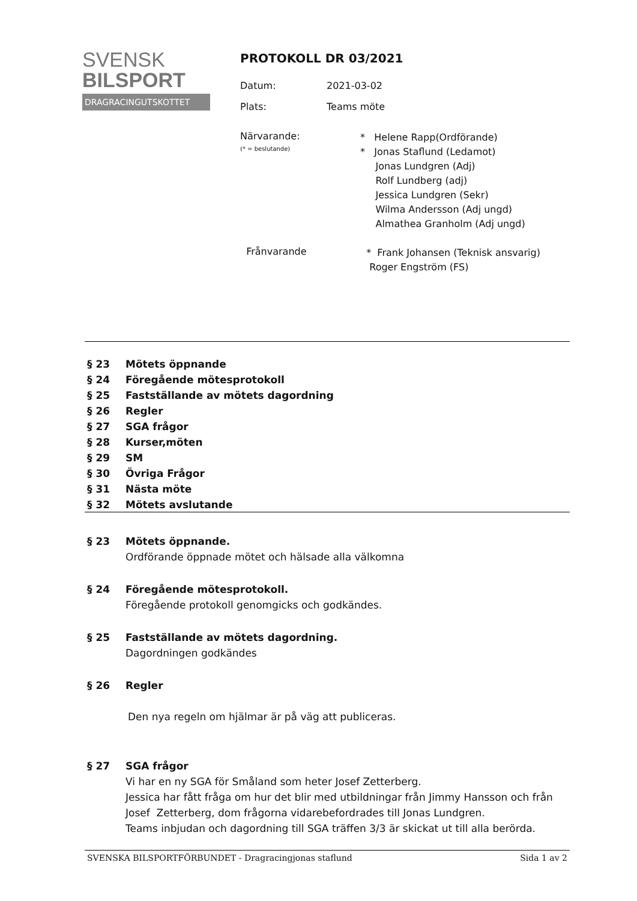SVENSK
BILSPORT
DRAGRACINGUTSKOTTET
PROTOKOLL DR 03/2021
Datum: 2021-03-02
Plats: Teams möte
Närvarande:
(* = beslutande)
* Helene Rapp(Ordförande)
* Jonas Staflund (Ledamot)
Jonas Lundgren (Adj)
Rolf Lundberg (adj)
Jessica Lundgren (Sekr)
Wilma Andersson (Adj ungd)
Almathea Granholm (Adj ungd)
Frånvarande
* Frank Johansen (Teknisk ansvarig)
Roger Engström (FS)
§ 23 Mötets öppnande
§ 24 Föregående mötesprotokoll
§ 25 Fastställande av mötets dagordning
§ 26 Regler
§ 27 SGA frågor
§ 28 Kurser,möten
§ 29 SM
§ 30 Övriga Frågor
§ 31 Nästa möte
§ 32 Mötets avslutande
§ 23 Mötets öppnande.
Ordförande öppnade mötet och hälsade alla välkomna
§ 24 Föregående mötesprotokoll.
Föregående protokoll genomgicks och godkändes.
§ 25 Fastställande av mötets dagordning.
Dagordningen godkändes
§ 26 Regler
Den nya regeln om hjälmar är på väg att publiceras.
§ 27 SGA frågor
Vi har en ny SGA för Småland som heter Josef Zetterberg.
Jessica har fått fråga om hur det blir med utbildningar från Jimmy Hansson och från Josef Zetterberg, dom frågorna vidarebefordrades till Jonas Lundgren.
Teams inbjudan och dagordning till SGA träffen 3/3 är skickat ut till alla berörda.
SVENSKA BILSPORTFÖRBUNDET - Dragracingjonas staflund Sida 1 av 2